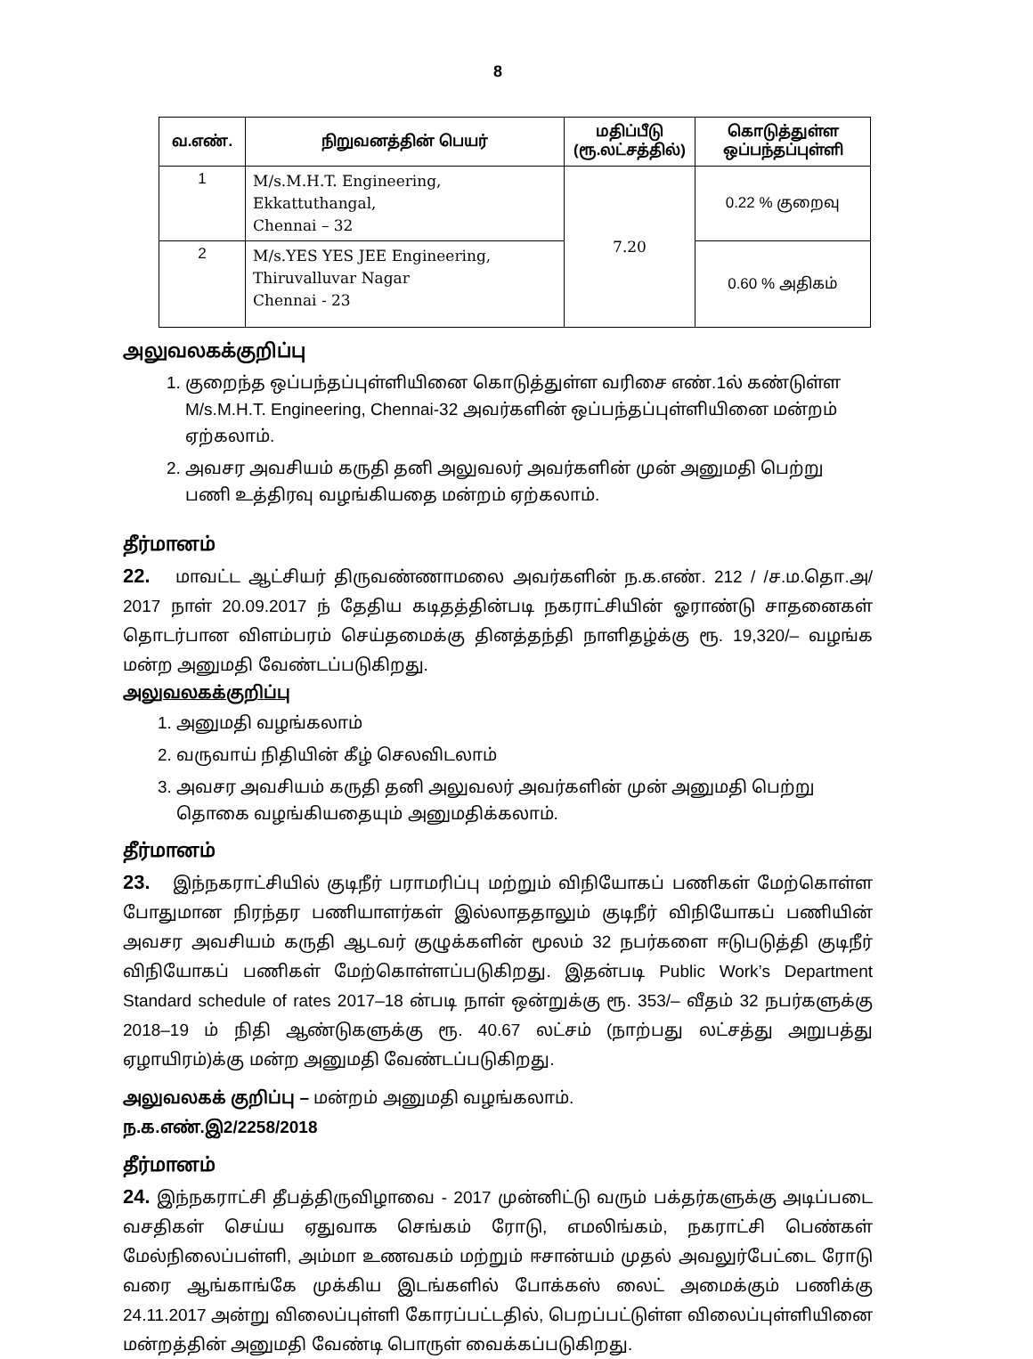8
| வ.எண். | நிறுவனத்தின் பெயர் | மதிப்பீடு (ரூ.லட்சத்தில்) | கொடுத்துள்ள ஒப்பந்தப்புள்ளி |
| --- | --- | --- | --- |
| 1 | M/s.M.H.T. Engineering, Ekkattuthangal, Chennai – 32 | 7.20 | 0.22 % குறைவு |
| 2 | M/s.YES YES JEE Engineering, Thiruvalluvar Nagar Chennai - 23 | | 0.60 % அதிகம் |
அலுவலகக்குறிப்பு
1. குறைந்த ஒப்பந்தப்புள்ளியினை கொடுத்துள்ள வரிசை எண்.1ல் கண்டுள்ள M/s.M.H.T. Engineering, Chennai-32 அவர்களின் ஒப்பந்தப்புள்ளியினை மன்றம் ஏற்கலாம்.
2. அவசர அவசியம் கருதி தனி அலுவலர் அவர்களின் முன் அனுமதி பெற்று பணி உத்திரவு வழங்கியதை மன்றம் ஏற்கலாம்.
தீர்மானம்
22. மாவட்ட ஆட்சியர் திருவண்ணாமலை அவர்களின் ந.க.எண். 212 / /ச.ம.தொ.அ/ 2017 நாள் 20.09.2017 ந் தேதிய கடிதத்தின்படி நகராட்சியின் ஓராண்டு சாதனைகள் தொடர்பான விளம்பரம் செய்தமைக்கு தினத்தந்தி நாளிதழ்க்கு ரூ. 19,320/– வழங்க மன்ற அனுமதி வேண்டப்படுகிறது.
அலுவலகக்குறிப்பு
1. அனுமதி வழங்கலாம்
2. வருவாய் நிதியின் கீழ் செலவிடலாம்
3. அவசர அவசியம் கருதி தனி அலுவலர் அவர்களின் முன் அனுமதி பெற்று தொகை வழங்கியதையும் அனுமதிக்கலாம்.
தீர்மானம்
23. இந்நகராட்சியில் குடிநீர் பராமரிப்பு மற்றும் விநியோகப் பணிகள் மேற்கொள்ள போதுமான நிரந்தர பணியாளர்கள் இல்லாததாலும் குடிநீர் விநியோகப் பணியின் அவசர அவசியம் கருதி ஆடவர் குழுக்களின் மூலம் 32 நபர்களை ஈடுபடுத்தி குடிநீர் விநியோகப் பணிகள் மேற்கொள்ளப்படுகிறது. இதன்படி Public Work’s Department Standard schedule of rates 2017–18 ன்படி நாள் ஒன்றுக்கு ரூ. 353/– வீதம் 32 நபர்களுக்கு 2018–19 ம் நிதி ஆண்டுகளுக்கு ரூ. 40.67 லட்சம் (நாற்பது லட்சத்து அறுபத்து ஏழாயிரம்)க்கு மன்ற அனுமதி வேண்டப்படுகிறது.
அலுவலகக் குறிப்பு – மன்றம் அனுமதி வழங்கலாம்.
ந.க.எண்.இ2/2258/2018
தீர்மானம்
24. இந்நகராட்சி தீபத்திருவிழாவை - 2017 முன்னிட்டு வரும் பக்தர்களுக்கு அடிப்படை வசதிகள் செய்ய ஏதுவாக செங்கம் ரோடு, எமலிங்கம், நகராட்சி பெண்கள் மேல்நிலைப்பள்ளி, அம்மா உணவகம் மற்றும் ஈசான்யம் முதல் அவலுர்பேட்டை ரோடு வரை ஆங்காங்கே முக்கிய இடங்களில் போக்கஸ் லைட் அமைக்கும் பணிக்கு 24.11.2017 அன்று விலைப்புள்ளி கோரப்பட்டதில், பெறப்பட்டுள்ள விலைப்புள்ளியினை மன்றத்தின் அனுமதி வேண்டி பொருள் வைக்கப்படுகிறது.